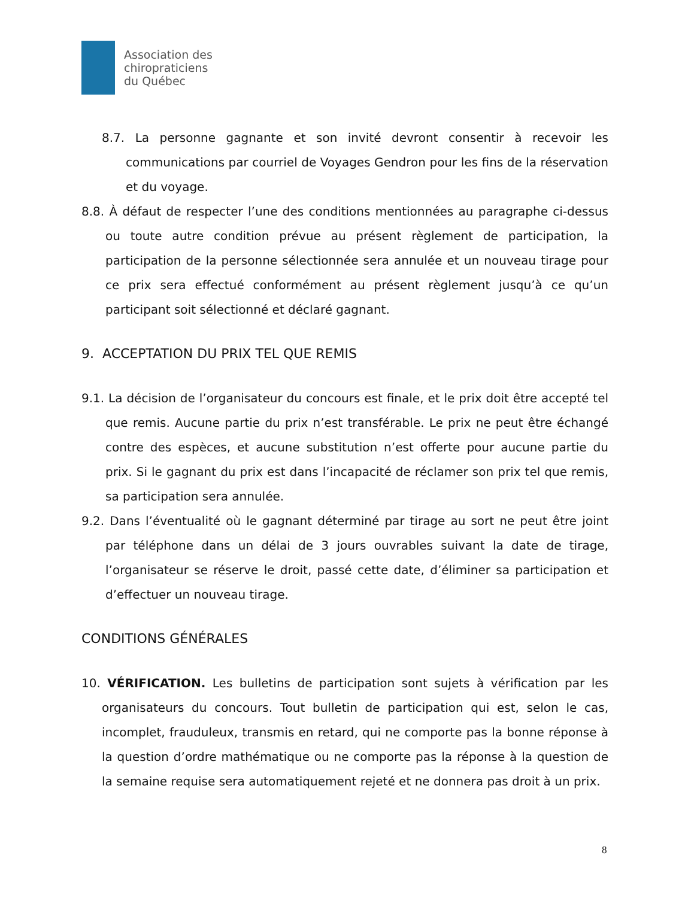Association des
chiropraticiens
du Québec
8.7. La personne gagnante et son invité devront consentir à recevoir les communications par courriel de Voyages Gendron pour les fins de la réservation et du voyage.
8.8. À défaut de respecter l’une des conditions mentionnées au paragraphe ci-dessus ou toute autre condition prévue au présent règlement de participation, la participation de la personne sélectionnée sera annulée et un nouveau tirage pour ce prix sera effectué conformément au présent règlement jusqu’à ce qu’un participant soit sélectionné et déclaré gagnant.
9. ACCEPTATION DU PRIX TEL QUE REMIS
9.1. La décision de l’organisateur du concours est finale, et le prix doit être accepté tel que remis. Aucune partie du prix n’est transférable. Le prix ne peut être échangé contre des espèces, et aucune substitution n’est offerte pour aucune partie du prix. Si le gagnant du prix est dans l’incapacité de réclamer son prix tel que remis, sa participation sera annulée.
9.2. Dans l’éventualité où le gagnant déterminé par tirage au sort ne peut être joint par téléphone dans un délai de 3 jours ouvrables suivant la date de tirage, l’organisateur se réserve le droit, passé cette date, d’éliminer sa participation et d’effectuer un nouveau tirage.
CONDITIONS GÉNÉRALES
10. VÉRIFICATION. Les bulletins de participation sont sujets à vérification par les organisateurs du concours. Tout bulletin de participation qui est, selon le cas, incomplet, frauduleux, transmis en retard, qui ne comporte pas la bonne réponse à la question d’ordre mathématique ou ne comporte pas la réponse à la question de la semaine requise sera automatiquement rejeté et ne donnera pas droit à un prix.
8